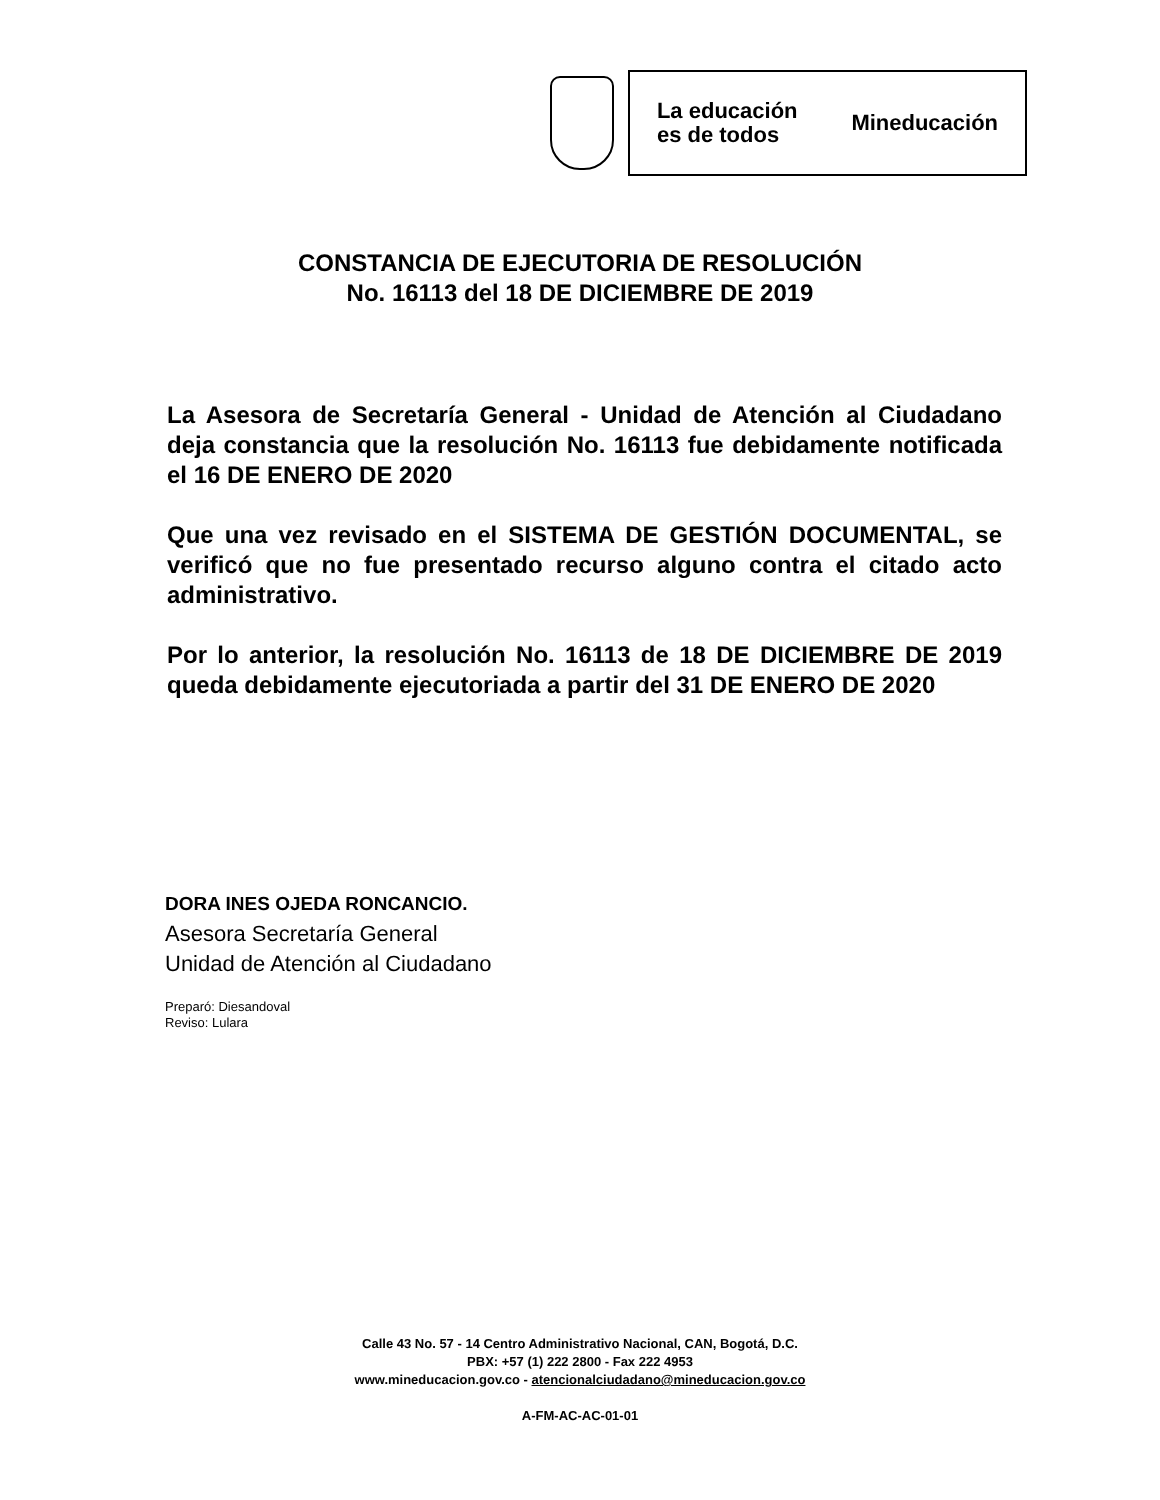La educación
es de todos
Mineducación
CONSTANCIA DE EJECUTORIA DE RESOLUCIÓN
No. 16113 del 18 DE DICIEMBRE DE 2019
La Asesora de Secretaría General - Unidad de Atención al Ciudadano deja constancia que la resolución No. 16113 fue debidamente notificada el 16 DE ENERO DE 2020
Que una vez revisado en el SISTEMA DE GESTIÓN DOCUMENTAL, se verificó que no fue presentado recurso alguno contra el citado acto administrativo.
Por lo anterior, la resolución No. 16113 de 18 DE DICIEMBRE DE 2019 queda debidamente ejecutoriada a partir del 31 DE ENERO DE 2020
DORA INES OJEDA RONCANCIO.
Asesora Secretaría General
Unidad de Atención al Ciudadano
Preparó: Diesandoval
Reviso: Lulara
Calle 43 No. 57 - 14 Centro Administrativo Nacional, CAN, Bogotá, D.C.
PBX: +57 (1) 222 2800 - Fax 222 4953
www.mineducacion.gov.co - atencionalciudadano@mineducacion.gov.co
A-FM-AC-AC-01-01